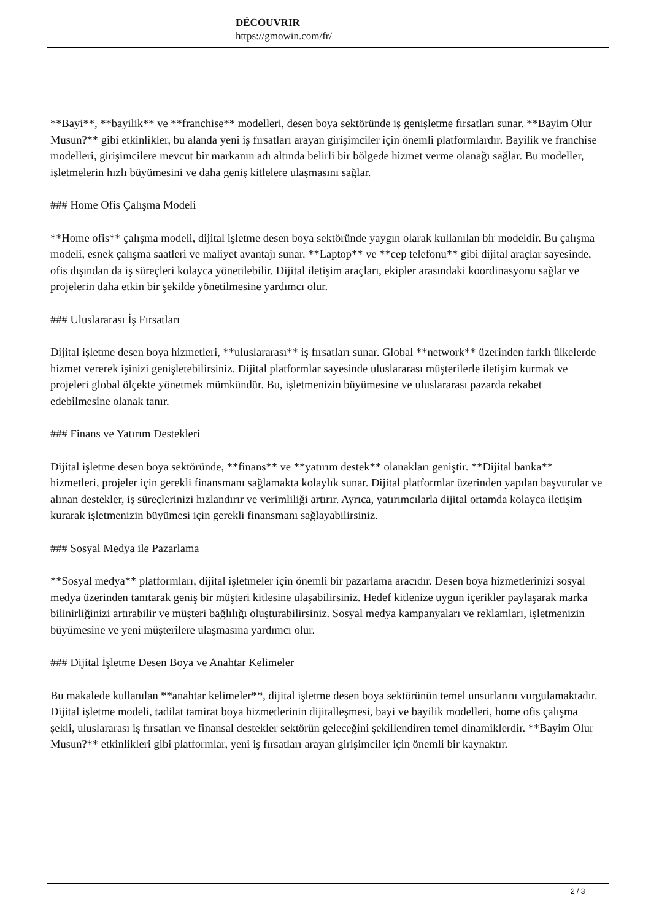DÉCOUVRIR
https://gmowin.com/fr/
**Bayi**, **bayilik** ve **franchise** modelleri, desen boya sektöründe iş genişletme fırsatları sunar. **Bayim Olur Musun?** gibi etkinlikler, bu alanda yeni iş fırsatları arayan girişimciler için önemli platformlardır. Bayilik ve franchise modelleri, girişimcilere mevcut bir markanın adı altında belirli bir bölgede hizmet verme olanağı sağlar. Bu modeller, işletmelerin hızlı büyümesini ve daha geniş kitlelere ulaşmasını sağlar.
### Home Ofis Çalışma Modeli
**Home ofis** çalışma modeli, dijital işletme desen boya sektöründe yaygın olarak kullanılan bir modeldir. Bu çalışma modeli, esnek çalışma saatleri ve maliyet avantajı sunar. **Laptop** ve **cep telefonu** gibi dijital araçlar sayesinde, ofis dışından da iş süreçleri kolayca yönetilebilir. Dijital iletişim araçları, ekipler arasındaki koordinasyonu sağlar ve projelerin daha etkin bir şekilde yönetilmesine yardımcı olur.
### Uluslararası İş Fırsatları
Dijital işletme desen boya hizmetleri, **uluslararası** iş fırsatları sunar. Global **network** üzerinden farklı ülkelerde hizmet vererek işinizi genişletebilirsiniz. Dijital platformlar sayesinde uluslararası müşterilerle iletişim kurmak ve projeleri global ölçekte yönetmek mümkündür. Bu, işletmenizin büyümesine ve uluslararası pazarda rekabet edebilmesine olanak tanır.
### Finans ve Yatırım Destekleri
Dijital işletme desen boya sektöründe, **finans** ve **yatırım destek** olanakları geniştir. **Dijital banka** hizmetleri, projeler için gerekli finansmanı sağlamakta kolaylık sunar. Dijital platformlar üzerinden yapılan başvurular ve alınan destekler, iş süreçlerinizi hızlandırır ve verimliliği artırır. Ayrıca, yatırımcılarla dijital ortamda kolayca iletişim kurarak işletmenizin büyümesi için gerekli finansmanı sağlayabilirsiniz.
### Sosyal Medya ile Pazarlama
**Sosyal medya** platformları, dijital işletmeler için önemli bir pazarlama aracıdır. Desen boya hizmetlerinizi sosyal medya üzerinden tanıtarak geniş bir müşteri kitlesine ulaşabilirsiniz. Hedef kitlenize uygun içerikler paylaşarak marka bilinirliğinizi artırabilir ve müşteri bağlılığı oluşturabilirsiniz. Sosyal medya kampanyaları ve reklamları, işletmenizin büyümesine ve yeni müşterilere ulaşmasına yardımcı olur.
### Dijital İşletme Desen Boya ve Anahtar Kelimeler
Bu makalede kullanılan **anahtar kelimeler**, dijital işletme desen boya sektörünün temel unsurlarını vurgulamaktadır. Dijital işletme modeli, tadilat tamirat boya hizmetlerinin dijitalleşmesi, bayi ve bayilik modelleri, home ofis çalışma şekli, uluslararası iş fırsatları ve finansal destekler sektörün geleceğini şekillendiren temel dinamiklerdir. **Bayim Olur Musun?** etkinlikleri gibi platformlar, yeni iş fırsatları arayan girişimciler için önemli bir kaynaktır.
2 / 3